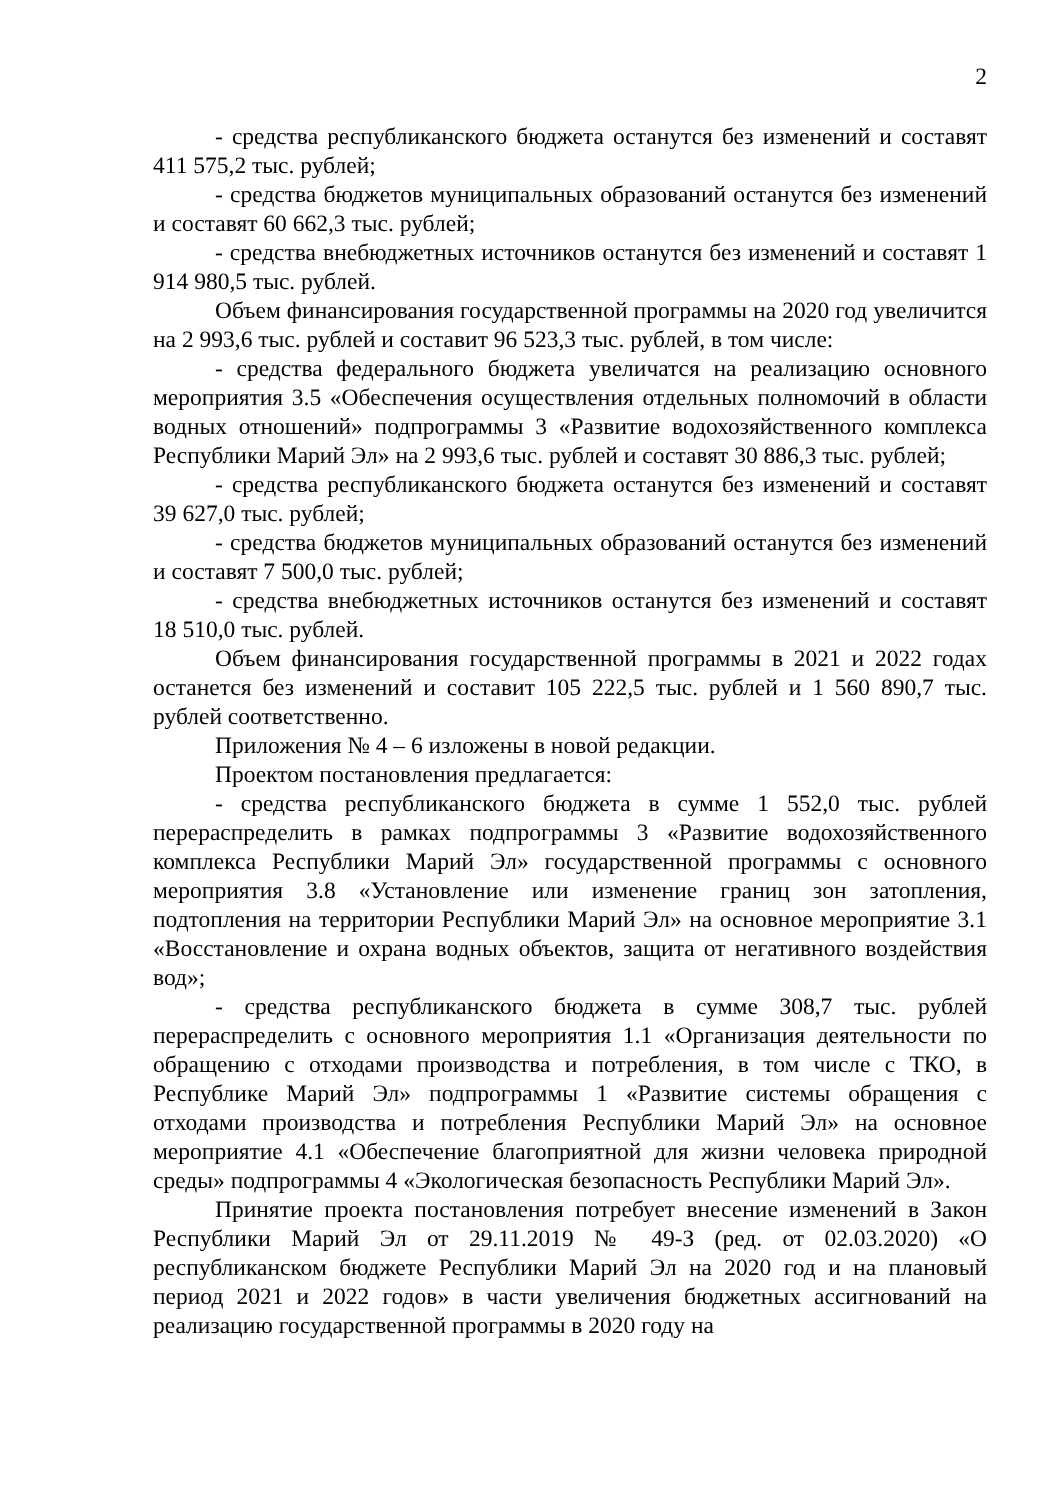2
- средства республиканского бюджета останутся без изменений и составят 411 575,2 тыс. рублей;
- средства бюджетов муниципальных образований останутся без изменений и составят 60 662,3 тыс. рублей;
- средства внебюджетных источников останутся без изменений и составят 1 914 980,5 тыс. рублей.
Объем финансирования государственной программы на 2020 год увеличится на 2 993,6 тыс. рублей и составит 96 523,3 тыс. рублей, в том числе:
- средства федерального бюджета увеличатся на реализацию основного мероприятия 3.5 «Обеспечения осуществления отдельных полномочий в области водных отношений» подпрограммы 3 «Развитие водохозяйственного комплекса Республики Марий Эл» на 2 993,6 тыс. рублей и составят 30 886,3 тыс. рублей;
- средства республиканского бюджета останутся без изменений и составят 39 627,0 тыс. рублей;
- средства бюджетов муниципальных образований останутся без изменений и составят 7 500,0 тыс. рублей;
- средства внебюджетных источников останутся без изменений и составят 18 510,0 тыс. рублей.
Объем финансирования государственной программы в 2021 и 2022 годах останется без изменений и составит 105 222,5 тыс. рублей и 1 560 890,7 тыс. рублей соответственно.
Приложения № 4 – 6 изложены в новой редакции.
Проектом постановления предлагается:
- средства республиканского бюджета в сумме 1 552,0 тыс. рублей перераспределить в рамках подпрограммы 3 «Развитие водохозяйственного комплекса Республики Марий Эл» государственной программы с основного мероприятия 3.8 «Установление или изменение границ зон затопления, подтопления на территории Республики Марий Эл» на основное мероприятие 3.1 «Восстановление и охрана водных объектов, защита от негативного воздействия вод»;
- средства республиканского бюджета в сумме 308,7 тыс. рублей перераспределить с основного мероприятия 1.1 «Организация деятельности по обращению с отходами производства и потребления, в том числе с ТКО, в Республике Марий Эл» подпрограммы 1 «Развитие системы обращения с отходами производства и потребления Республики Марий Эл» на основное мероприятие 4.1 «Обеспечение благоприятной для жизни человека природной среды» подпрограммы 4 «Экологическая безопасность Республики Марий Эл».
Принятие проекта постановления потребует внесение изменений в Закон Республики Марий Эл от 29.11.2019 № 49-З (ред. от 02.03.2020) «О республиканском бюджете Республики Марий Эл на 2020 год и на плановый период 2021 и 2022 годов» в части увеличения бюджетных ассигнований на реализацию государственной программы в 2020 году на